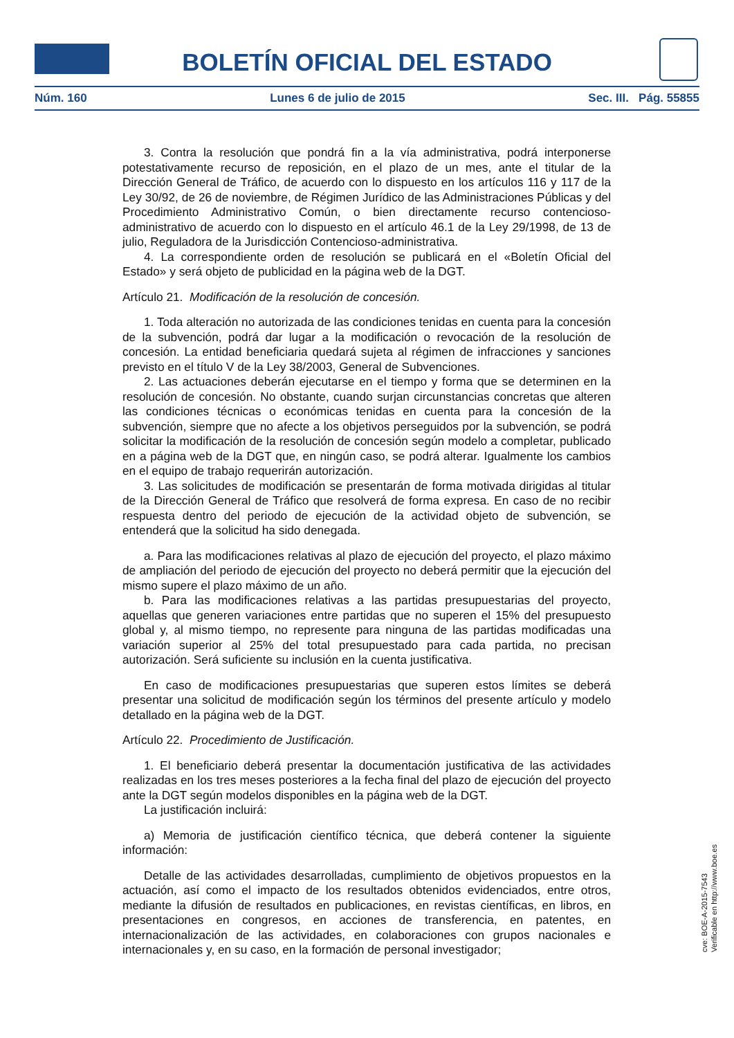BOLETÍN OFICIAL DEL ESTADO
Núm. 160 Lunes 6 de julio de 2015 Sec. III. Pág. 55855
3. Contra la resolución que pondrá fin a la vía administrativa, podrá interponerse potestativamente recurso de reposición, en el plazo de un mes, ante el titular de la Dirección General de Tráfico, de acuerdo con lo dispuesto en los artículos 116 y 117 de la Ley 30/92, de 26 de noviembre, de Régimen Jurídico de las Administraciones Públicas y del Procedimiento Administrativo Común, o bien directamente recurso contencioso-administrativo de acuerdo con lo dispuesto en el artículo 46.1 de la Ley 29/1998, de 13 de julio, Reguladora de la Jurisdicción Contencioso-administrativa.
4. La correspondiente orden de resolución se publicará en el «Boletín Oficial del Estado» y será objeto de publicidad en la página web de la DGT.
Artículo 21. Modificación de la resolución de concesión.
1. Toda alteración no autorizada de las condiciones tenidas en cuenta para la concesión de la subvención, podrá dar lugar a la modificación o revocación de la resolución de concesión. La entidad beneficiaria quedará sujeta al régimen de infracciones y sanciones previsto en el título V de la Ley 38/2003, General de Subvenciones.
2. Las actuaciones deberán ejecutarse en el tiempo y forma que se determinen en la resolución de concesión. No obstante, cuando surjan circunstancias concretas que alteren las condiciones técnicas o económicas tenidas en cuenta para la concesión de la subvención, siempre que no afecte a los objetivos perseguidos por la subvención, se podrá solicitar la modificación de la resolución de concesión según modelo a completar, publicado en a página web de la DGT que, en ningún caso, se podrá alterar. Igualmente los cambios en el equipo de trabajo requerirán autorización.
3. Las solicitudes de modificación se presentarán de forma motivada dirigidas al titular de la Dirección General de Tráfico que resolverá de forma expresa. En caso de no recibir respuesta dentro del periodo de ejecución de la actividad objeto de subvención, se entenderá que la solicitud ha sido denegada.
a. Para las modificaciones relativas al plazo de ejecución del proyecto, el plazo máximo de ampliación del periodo de ejecución del proyecto no deberá permitir que la ejecución del mismo supere el plazo máximo de un año.
b. Para las modificaciones relativas a las partidas presupuestarias del proyecto, aquellas que generen variaciones entre partidas que no superen el 15% del presupuesto global y, al mismo tiempo, no represente para ninguna de las partidas modificadas una variación superior al 25% del total presupuestado para cada partida, no precisan autorización. Será suficiente su inclusión en la cuenta justificativa.
En caso de modificaciones presupuestarias que superen estos límites se deberá presentar una solicitud de modificación según los términos del presente artículo y modelo detallado en la página web de la DGT.
Artículo 22. Procedimiento de Justificación.
1. El beneficiario deberá presentar la documentación justificativa de las actividades realizadas en los tres meses posteriores a la fecha final del plazo de ejecución del proyecto ante la DGT según modelos disponibles en la página web de la DGT.
La justificación incluirá:
a) Memoria de justificación científico técnica, que deberá contener la siguiente información:
Detalle de las actividades desarrolladas, cumplimiento de objetivos propuestos en la actuación, así como el impacto de los resultados obtenidos evidenciados, entre otros, mediante la difusión de resultados en publicaciones, en revistas científicas, en libros, en presentaciones en congresos, en acciones de transferencia, en patentes, en internacionalización de las actividades, en colaboraciones con grupos nacionales e internacionales y, en su caso, en la formación de personal investigador;
cve: BOE-A-2015-7543
Verificable en http://www.boe.es